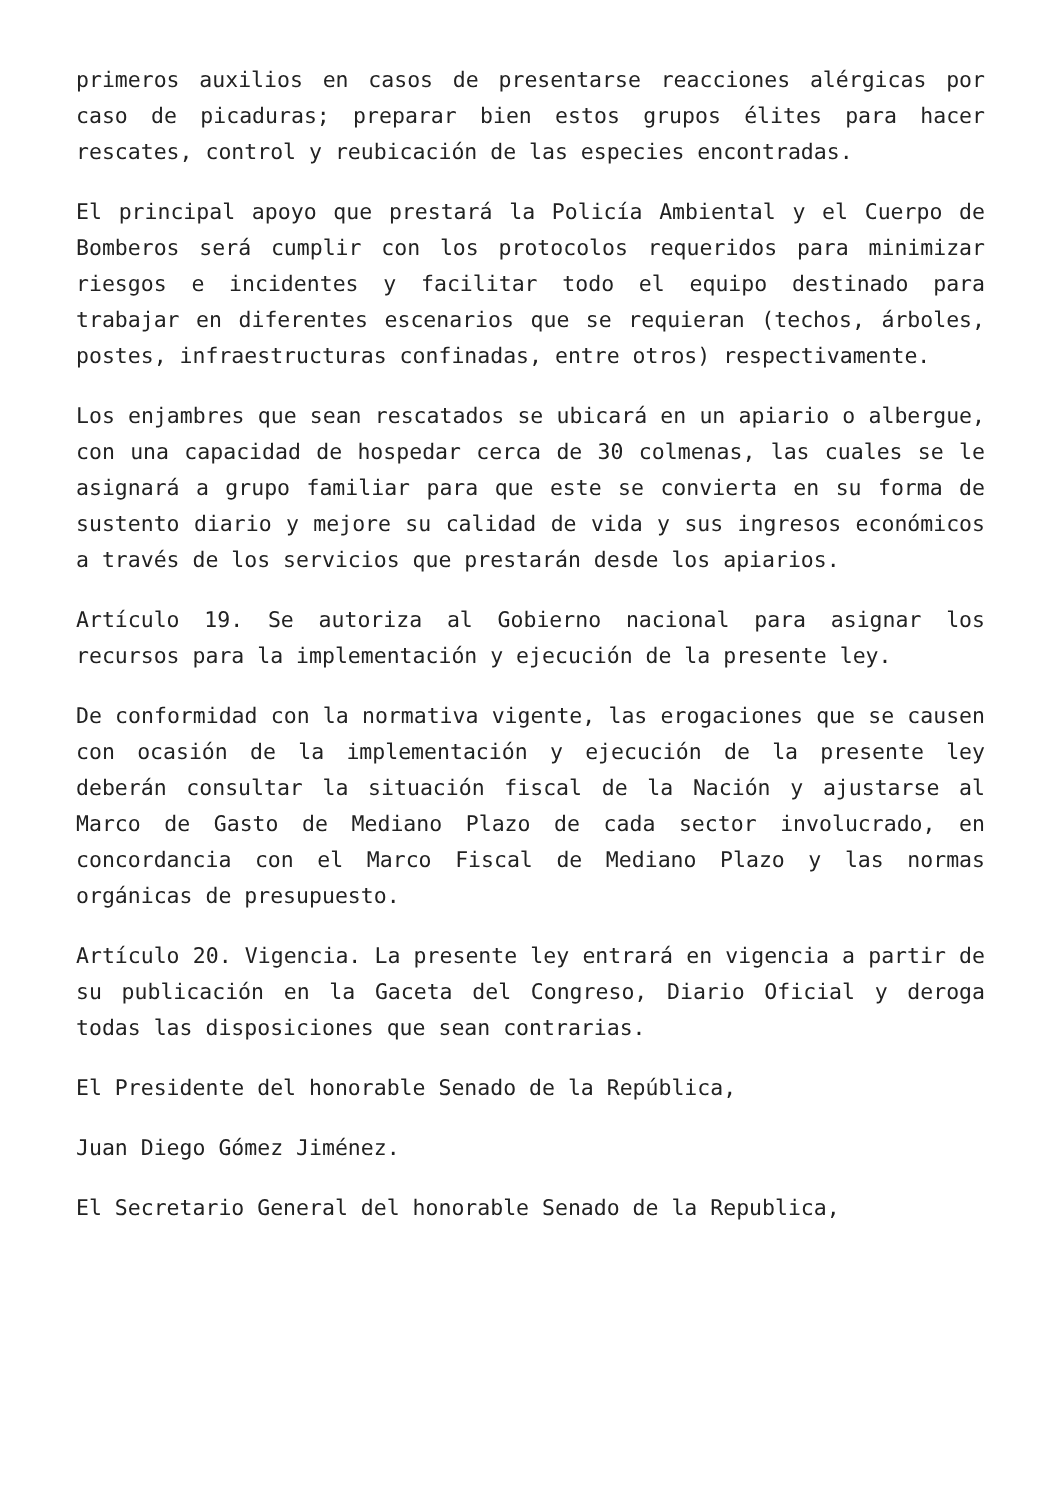primeros auxilios en casos de presentarse reacciones alérgicas por caso de picaduras; preparar bien estos grupos élites para hacer rescates, control y reubicación de las especies encontradas.
El principal apoyo que prestará la Policía Ambiental y el Cuerpo de Bomberos será cumplir con los protocolos requeridos para minimizar riesgos e incidentes y facilitar todo el equipo destinado para trabajar en diferentes escenarios que se requieran (techos, árboles, postes, infraestructuras confinadas, entre otros) respectivamente.
Los enjambres que sean rescatados se ubicará en un apiario o albergue, con una capacidad de hospedar cerca de 30 colmenas, las cuales se le asignará a grupo familiar para que este se convierta en su forma de sustento diario y mejore su calidad de vida y sus ingresos económicos a través de los servicios que prestarán desde los apiarios.
Artículo 19. Se autoriza al Gobierno nacional para asignar los recursos para la implementación y ejecución de la presente ley.
De conformidad con la normativa vigente, las erogaciones que se causen con ocasión de la implementación y ejecución de la presente ley deberán consultar la situación fiscal de la Nación y ajustarse al Marco de Gasto de Mediano Plazo de cada sector involucrado, en concordancia con el Marco Fiscal de Mediano Plazo y las normas orgánicas de presupuesto.
Artículo 20. Vigencia. La presente ley entrará en vigencia a partir de su publicación en la Gaceta del Congreso, Diario Oficial y deroga todas las disposiciones que sean contrarias.
El Presidente del honorable Senado de la República,
Juan Diego Gómez Jiménez.
El Secretario General del honorable Senado de la Republica,